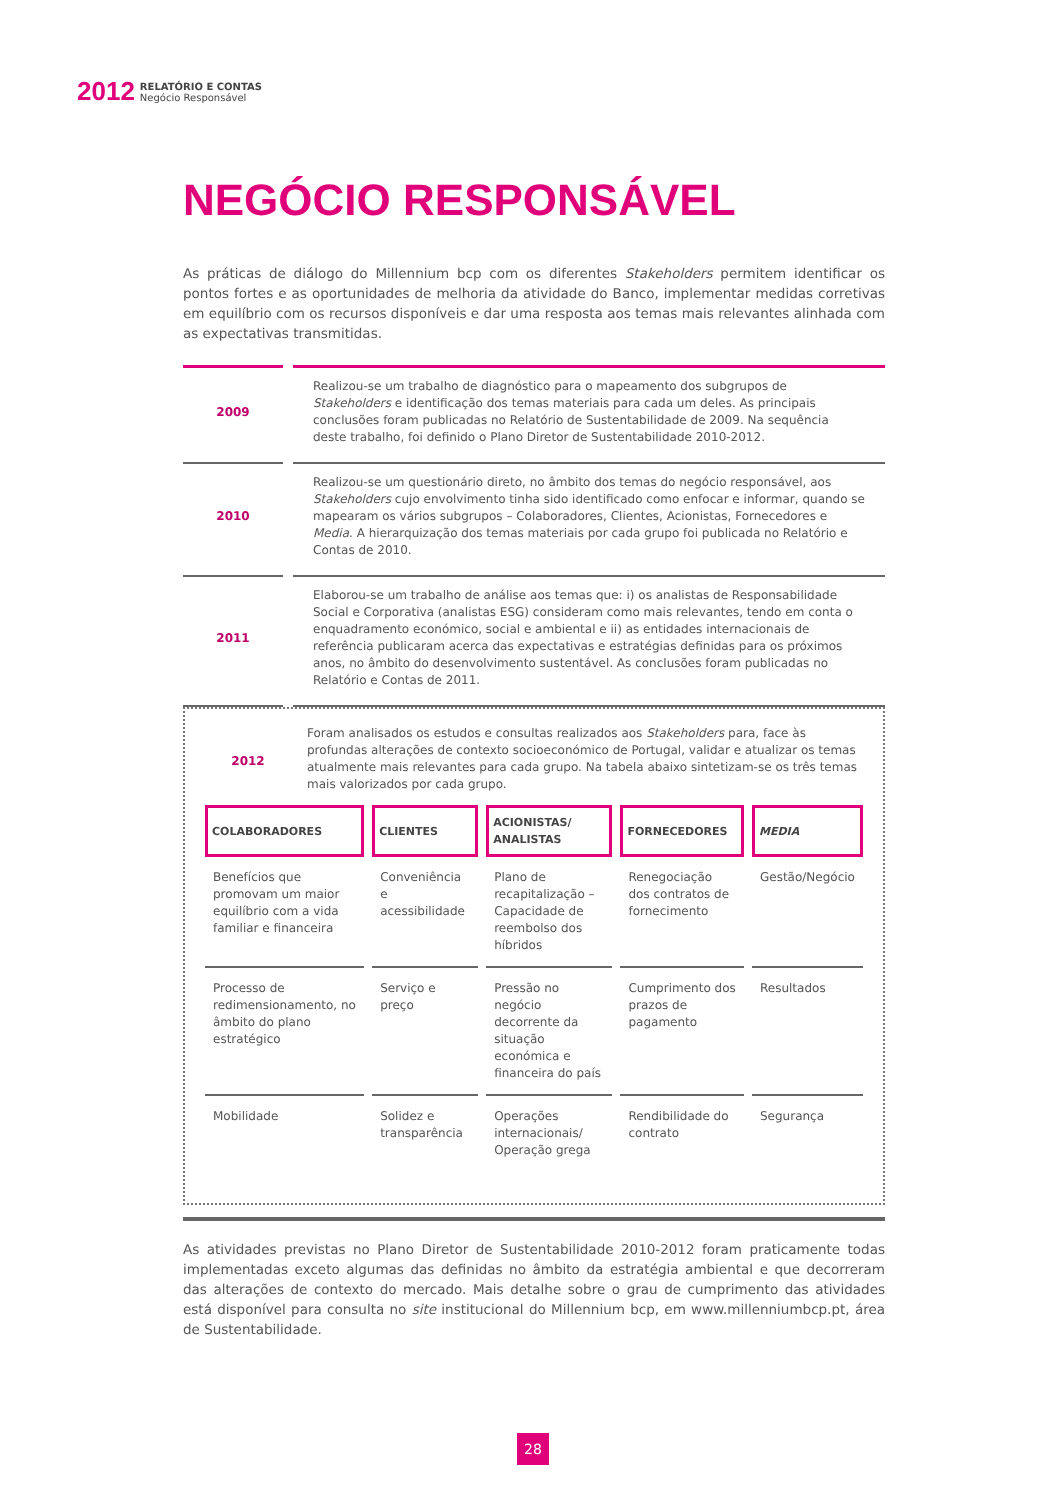2012 RELATÓRIO E CONTAS
Negócio Responsável
NEGÓCIO RESPONSÁVEL
As práticas de diálogo do Millennium bcp com os diferentes Stakeholders permitem identificar os pontos fortes e as oportunidades de melhoria da atividade do Banco, implementar medidas corretivas em equilíbrio com os recursos disponíveis e dar uma resposta aos temas mais relevantes alinhada com as expectativas transmitidas.
| 2009 | Realizou-se um trabalho de diagnóstico para o mapeamento dos subgrupos de Stakeholders e identificação dos temas materiais para cada um deles. As principais conclusões foram publicadas no Relatório de Sustentabilidade de 2009. Na sequência deste trabalho, foi definido o Plano Diretor de Sustentabilidade 2010-2012. |
| 2010 | Realizou-se um questionário direto, no âmbito dos temas do negócio responsável, aos Stakeholders cujo envolvimento tinha sido identificado como enfocar e informar, quando se mapearam os vários subgrupos – Colaboradores, Clientes, Acionistas, Fornecedores e Media . A hierarquização dos temas materiais por cada grupo foi publicada no Relatório e Contas de 2010. |
| 2011 | Elaborou-se um trabalho de análise aos temas que: i) os analistas de Responsabilidade Social e Corporativa (analistas ESG) consideram como mais relevantes, tendo em conta o enquadramento económico, social e ambiental e ii) as entidades internacionais de referência publicaram acerca das expectativas e estratégias definidas para os próximos anos, no âmbito do desenvolvimento sustentável. As conclusões foram publicadas no Relatório e Contas de 2011. |
| 2012 | Foram analisados os estudos e consultas realizados aos Stakeholders para, face às profundas alterações de contexto socioeconómico de Portugal, validar e atualizar os temas atualmente mais relevantes para cada grupo. Na tabela abaixo sintetizam-se os três temas mais valorizados por cada grupo. |
| COLABORADORES | CLIENTES | ACIONISTAS/ ANALISTAS | FORNECEDORES | MEDIA |
| --- | --- | --- | --- | --- |
| Benefícios que promovam um maior equilíbrio com a vida familiar e financeira | Conveniência e acessibilidade | Plano de recapitalização – Capacidade de reembolso dos híbridos | Renegociação dos contratos de fornecimento | Gestão/Negócio |
| Processo de redimensionamento, no âmbito do plano estratégico | Serviço e preço | Pressão no negócio decorrente da situação económica e financeira do país | Cumprimento dos prazos de pagamento | Resultados |
| Mobilidade | Solidez e transparência | Operações internacionais/ Operação grega | Rendibilidade do contrato | Segurança |
As atividades previstas no Plano Diretor de Sustentabilidade 2010-2012 foram praticamente todas implementadas exceto algumas das definidas no âmbito da estratégia ambiental e que decorreram das alterações de contexto do mercado. Mais detalhe sobre o grau de cumprimento das atividades está disponível para consulta no site institucional do Millennium bcp, em www.millenniumbcp.pt, área de Sustentabilidade.
28